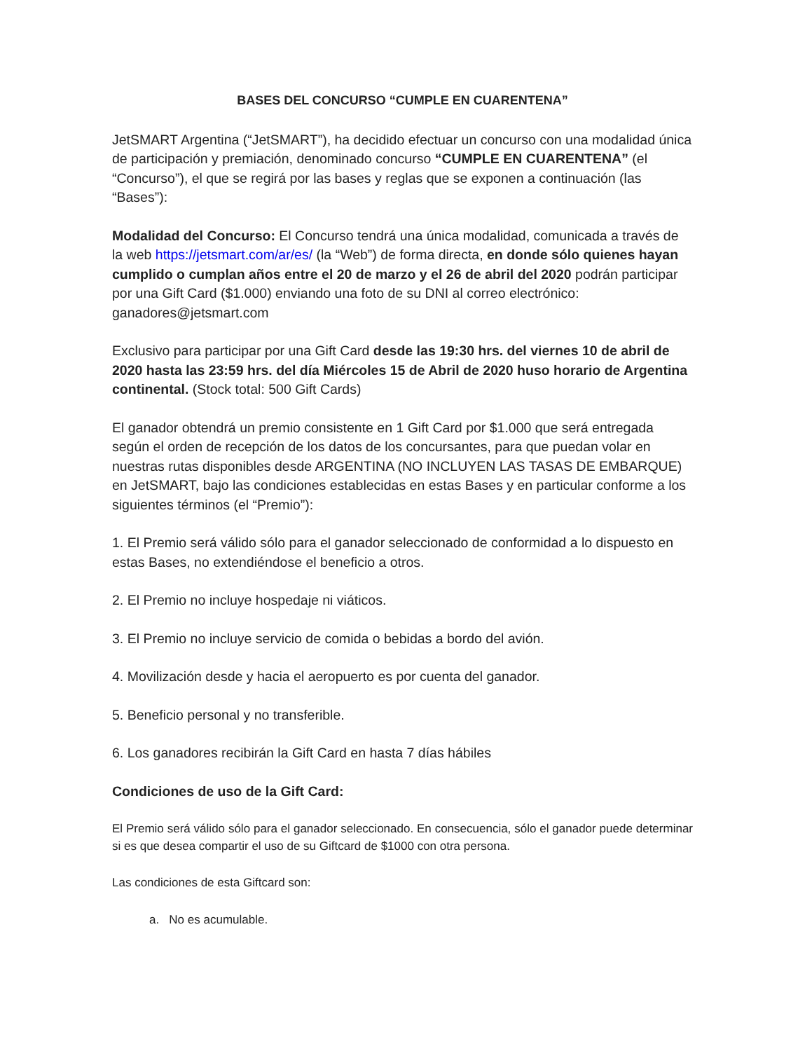BASES DEL CONCURSO “CUMPLE EN CUARENTENA”
JetSMART Argentina (“JetSMART”), ha decidido efectuar un concurso con una modalidad única de participación y premiación, denominado concurso “CUMPLE EN CUARENTENA” (el “Concurso”), el que se regirá por las bases y reglas que se exponen a continuación (las “Bases”):
Modalidad del Concurso: El Concurso tendrá una única modalidad, comunicada a través de la web https://jetsmart.com/ar/es/ (la “Web”) de forma directa, en donde sólo quienes hayan cumplido o cumplan años entre el 20 de marzo y el 26 de abril del 2020 podrán participar por una Gift Card ($1.000) enviando una foto de su DNI al correo electrónico: ganadores@jetsmart.com
Exclusivo para participar por una Gift Card desde las 19:30 hrs. del viernes 10 de abril de 2020 hasta las 23:59 hrs. del día Miércoles 15 de Abril de 2020 huso horario de Argentina continental. (Stock total: 500 Gift Cards)
El ganador obtendrá un premio consistente en 1 Gift Card por $1.000 que será entregada según el orden de recepción de los datos de los concursantes, para que puedan volar en nuestras rutas disponibles desde ARGENTINA (NO INCLUYEN LAS TASAS DE EMBARQUE) en JetSMART, bajo las condiciones establecidas en estas Bases y en particular conforme a los siguientes términos (el “Premio”):
1. El Premio será válido sólo para el ganador seleccionado de conformidad a lo dispuesto en estas Bases, no extendiéndose el beneficio a otros.
2. El Premio no incluye hospedaje ni viáticos.
3. El Premio no incluye servicio de comida o bebidas a bordo del avión.
4. Movilización desde y hacia el aeropuerto es por cuenta del ganador.
5. Beneficio personal y no transferible.
6. Los ganadores recibirán la Gift Card en hasta 7 días hábiles
Condiciones de uso de la Gift Card:
El Premio será válido sólo para el ganador seleccionado. En consecuencia, sólo el ganador puede determinar si es que desea compartir el uso de su Giftcard de $1000 con otra persona.
Las condiciones de esta Giftcard son:
a. No es acumulable.